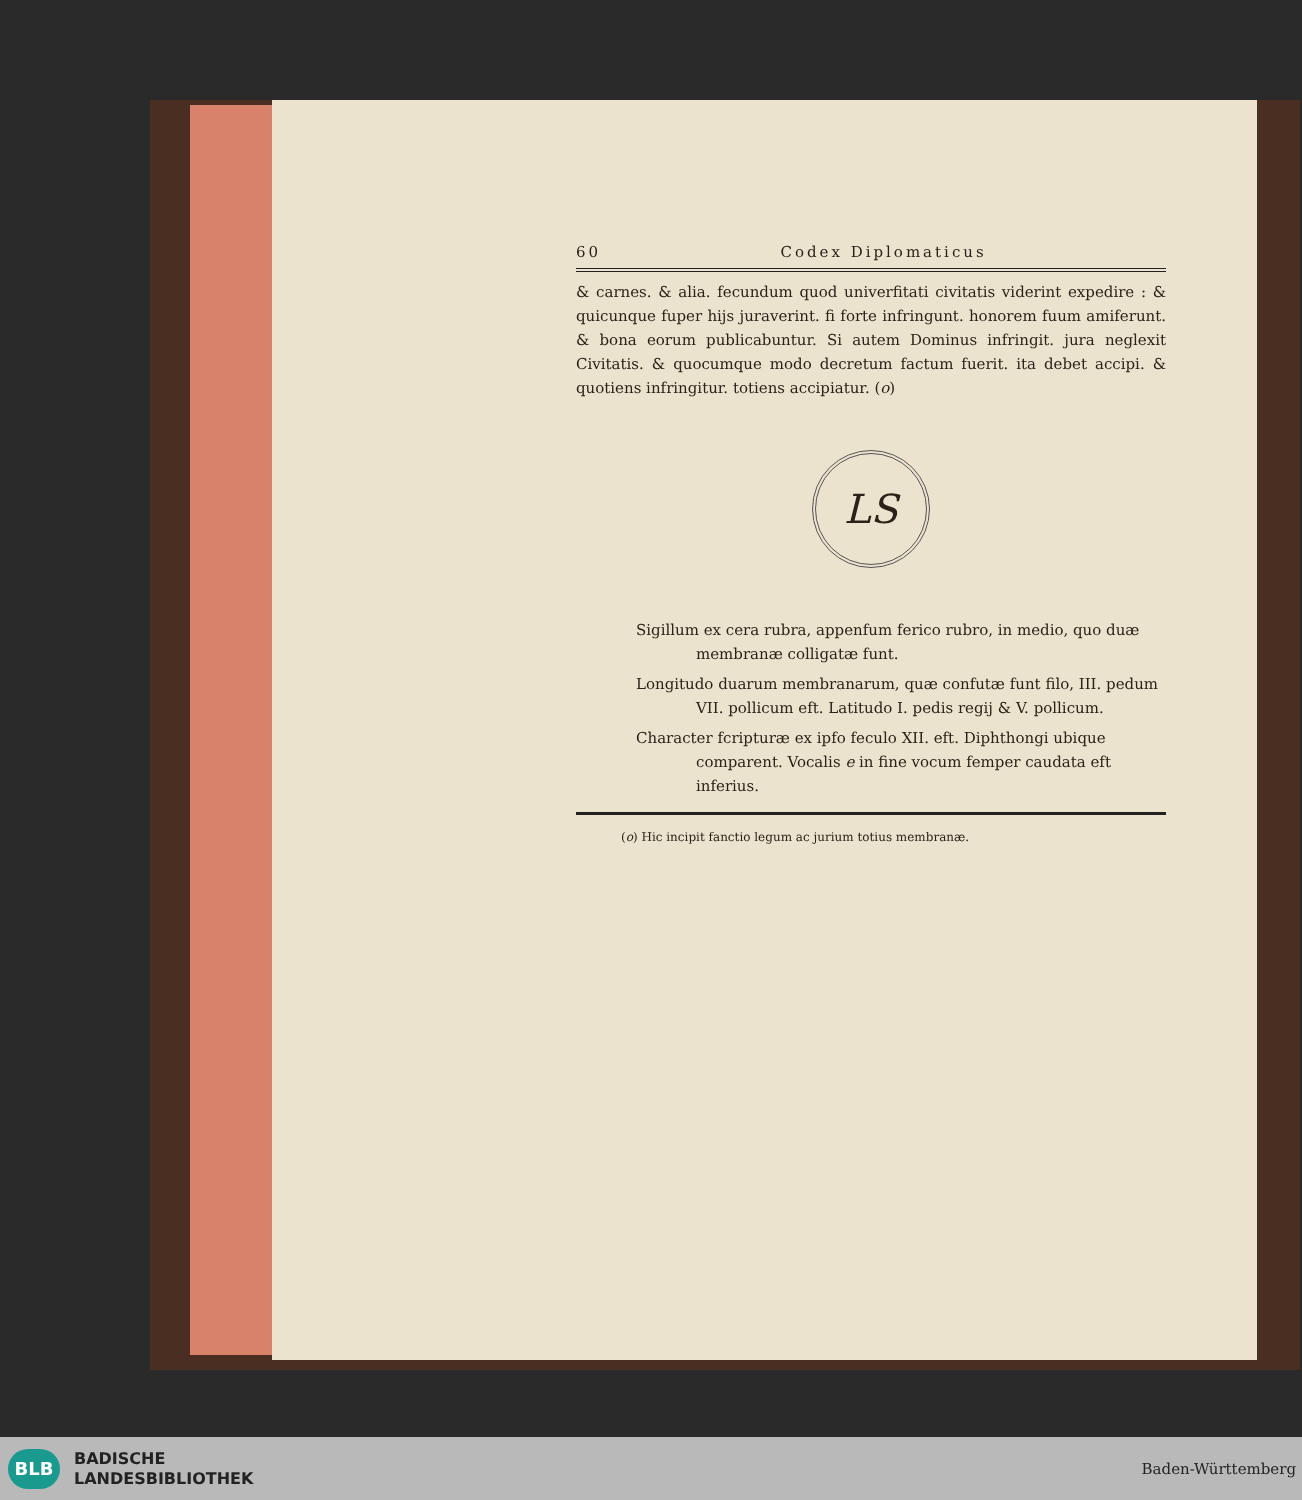60 Codex Diplomaticus
& carnes. & alia. fecundum quod univerfitati civitatis viderint expedire : & quicunque fuper hijs juraverint. fi forte infringunt. honorem fuum amiferunt. & bona eorum publicabuntur. Si autem Dominus infringit. jura neglexit Civitatis. & quocumque modo decretum factum fuerit. ita debet accipi. & quotiens infringitur. totiens accipiatur. (o)
LS
Sigillum ex cera rubra, appenfum ferico rubro, in medio, quo duæ membranæ colligatæ funt.
Longitudo duarum membranarum, quæ confutæ funt filo, III. pedum VII. pollicum eft. Latitudo I. pedis regij & V. pollicum.
Character fcripturæ ex ipfo feculo XII. eft. Diphthongi ubique comparent. Vocalis e in fine vocum femper caudata eft inferius.
(o) Hic incipit fanctio legum ac jurium totius membranæ.
BLB
BADISCHE
LANDESBIBLIOTHEK
Baden-Württemberg